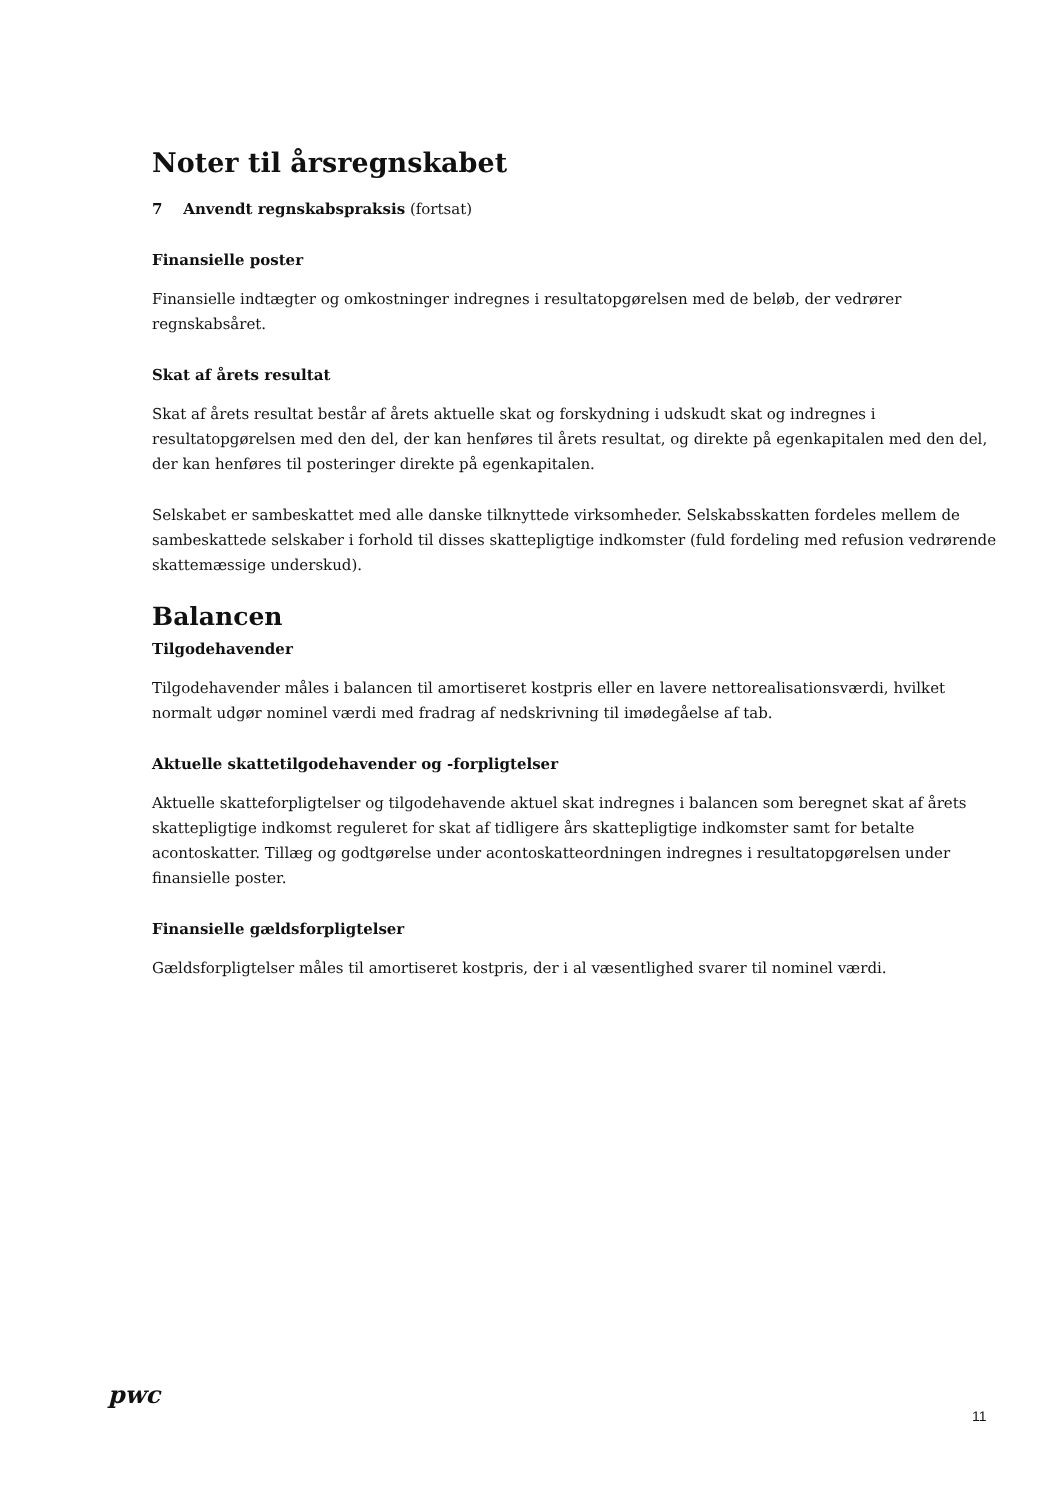Noter til årsregnskabet
7 Anvendt regnskabspraksis (fortsat)
Finansielle poster
Finansielle indtægter og omkostninger indregnes i resultatopgørelsen med de beløb, der vedrører regnskabsåret.
Skat af årets resultat
Skat af årets resultat består af årets aktuelle skat og forskydning i udskudt skat og indregnes i resultatopgørelsen med den del, der kan henføres til årets resultat, og direkte på egenkapitalen med den del, der kan henføres til posteringer direkte på egenkapitalen.
Selskabet er sambeskattet med alle danske tilknyttede virksomheder. Selskabsskatten fordeles mellem de sambeskattede selskaber i forhold til disses skattepligtige indkomster (fuld fordeling med refusion vedrørende skattemæssige underskud).
Balancen
Tilgodehavender
Tilgodehavender måles i balancen til amortiseret kostpris eller en lavere nettorealisationsværdi, hvilket normalt udgør nominel værdi med fradrag af nedskrivning til imødegåelse af tab.
Aktuelle skattetilgodehavender og -forpligtelser
Aktuelle skatteforpligtelser og tilgodehavende aktuel skat indregnes i balancen som beregnet skat af årets skattepligtige indkomst reguleret for skat af tidligere års skattepligtige indkomster samt for betalte acontoskatter. Tillæg og godtgørelse under acontoskatteordningen indregnes i resultatopgørelsen under finansielle poster.
Finansielle gældsforpligtelser
Gældsforpligtelser måles til amortiseret kostpris, der i al væsentlighed svarer til nominel værdi.
pwc
11